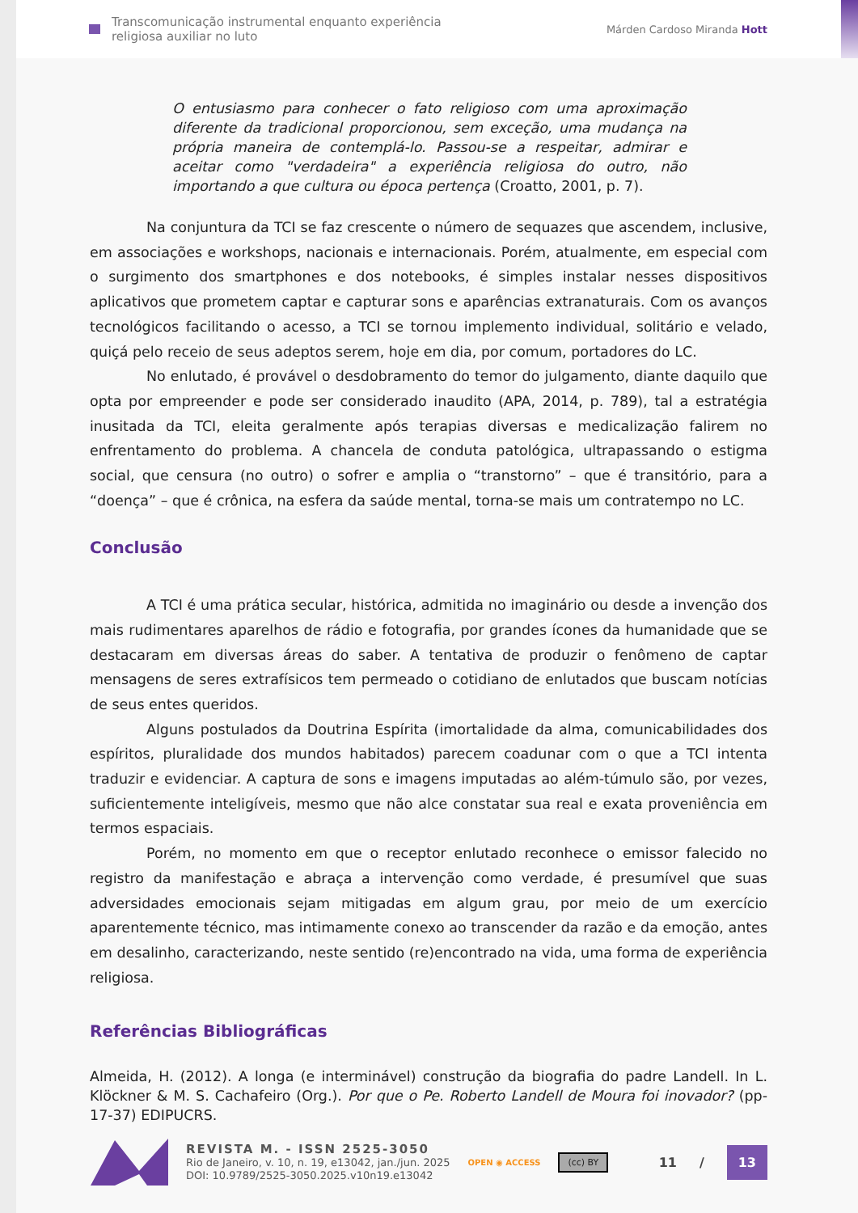Transcomunicação instrumental enquanto experiência
religiosa auxiliar no luto
Márden Cardoso Miranda Hott
O entusiasmo para conhecer o fato religioso com uma aproximação diferente da tradicional proporcionou, sem exceção, uma mudança na própria maneira de contemplá-lo. Passou-se a respeitar, admirar e aceitar como "verdadeira" a experiência religiosa do outro, não importando a que cultura ou época pertença (Croatto, 2001, p. 7).
Na conjuntura da TCI se faz crescente o número de sequazes que ascendem, inclusive, em associações e workshops, nacionais e internacionais. Porém, atualmente, em especial com o surgimento dos smartphones e dos notebooks, é simples instalar nesses dispositivos aplicativos que prometem captar e capturar sons e aparências extranaturais. Com os avanços tecnológicos facilitando o acesso, a TCI se tornou implemento individual, solitário e velado, quiçá pelo receio de seus adeptos serem, hoje em dia, por comum, portadores do LC.
No enlutado, é provável o desdobramento do temor do julgamento, diante daquilo que opta por empreender e pode ser considerado inaudito (APA, 2014, p. 789), tal a estratégia inusitada da TCI, eleita geralmente após terapias diversas e medicalização falirem no enfrentamento do problema. A chancela de conduta patológica, ultrapassando o estigma social, que censura (no outro) o sofrer e amplia o “transtorno” – que é transitório, para a “doença” – que é crônica, na esfera da saúde mental, torna-se mais um contratempo no LC.
Conclusão
A TCI é uma prática secular, histórica, admitida no imaginário ou desde a invenção dos mais rudimentares aparelhos de rádio e fotografia, por grandes ícones da humanidade que se destacaram em diversas áreas do saber. A tentativa de produzir o fenômeno de captar mensagens de seres extrafísicos tem permeado o cotidiano de enlutados que buscam notícias de seus entes queridos.
Alguns postulados da Doutrina Espírita (imortalidade da alma, comunicabilidades dos espíritos, pluralidade dos mundos habitados) parecem coadunar com o que a TCI intenta traduzir e evidenciar. A captura de sons e imagens imputadas ao além-túmulo são, por vezes, suficientemente inteligíveis, mesmo que não alce constatar sua real e exata proveniência em termos espaciais.
Porém, no momento em que o receptor enlutado reconhece o emissor falecido no registro da manifestação e abraça a intervenção como verdade, é presumível que suas adversidades emocionais sejam mitigadas em algum grau, por meio de um exercício aparentemente técnico, mas intimamente conexo ao transcender da razão e da emoção, antes em desalinho, caracterizando, neste sentido (re)encontrado na vida, uma forma de experiência religiosa.
Referências Bibliográficas
Almeida, H. (2012). A longa (e interminável) construção da biografia do padre Landell. In L. Klöckner & M. S. Cachafeiro (Org.). Por que o Pe. Roberto Landell de Moura foi inovador? (pp-17-37) EDIPUCRS.
REVISTA M. - ISSN 2525-3050
Rio de Janeiro, v. 10, n. 19, e13042, jan./jun. 2025
DOI: 10.9789/2525-3050.2025.v10n19.e13042
OPEN ◉ ACCESS
(cc) BY
11 / 13